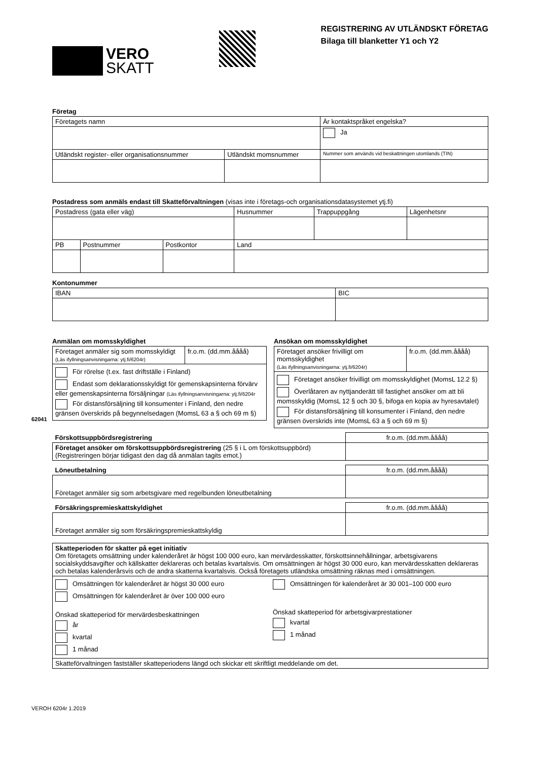62041
VEROH 6204r 1.2019
VERO
SKATT
REGISTRERING AV UTLÄNDSKT FÖRETAG
Bilaga till blanketter Y1 och Y2
Företag
| Företagets namn | | Är kontaktspråket engelska? |
| | | Ja |
| Utländskt register- eller organisationsnummer | Utländskt momsnummer | Nummer som används vid beskattningen utomlands (TIN) |
Postadress som anmäls endast till Skatteförvaltningen (visas inte i företags-och organisationsdatasystemet ytj.fi)
| Postadress (gata eller väg) | | | Husnummer | Trappuppgång | Lägenhetsnr |
| PB | Postnummer | Postkontor | Land | | |
Kontonummer
| IBAN | BIC |
Anmälan om momsskyldighet
| Företaget anmäler sig som momsskyldigt (Läs ifyllningsanvisningarna: ytj.fi/6204r) | fr.o.m. (dd.mm.åååå) |
| För rörelse (t.ex. fast driftställe i Finland) Endast som deklarationsskyldigt för gemenskapsinterna förvärv eller gemenskapsinterna försäljningar (Läs ifyllningsanvisningarna: ytj.fi/6204r För distansförsäljning till konsumenter i Finland, den nedre gränsen överskrids på begynnelsedagen (MomsL 63 a § och 69 m §) | |
Ansökan om momsskyldighet
| Företaget ansöker frivilligt om momsskyldighet (Läs ifyllningsanvisningarna: ytj.fi/6204r) | fr.o.m. (dd.mm.åååå) |
| Företaget ansöker frivilligt om momsskyldighet (MomsL 12.2 §) Överlåtaren av nyttjanderätt till fastighet ansöker om att bli momsskyldig (MomsL 12 § och 30 §, bifoga en kopia av hyresavtalet) För distansförsäljning till konsumenter i Finland, den nedre gränsen överskrids inte (MomsL 63 a § och 69 m §) | |
| Förskottsuppbördsregistrering | fr.o.m. (dd.mm.åååå) |
| Företaget ansöker om förskottsuppbördsregistrering (25 § i L om förskottsuppbörd) (Registreringen börjar tidigast den dag då anmälan tagits emot.) | |
| Löneutbetalning | fr.o.m. (dd.mm.åååå) |
| Företaget anmäler sig som arbetsgivare med regelbunden löneutbetalning | |
| Försäkringspremieskattskyldighet | fr.o.m. (dd.mm.åååå) |
| Företaget anmäler sig som försäkringspremieskattskyldig | |
| Skatteperioden för skatter på eget initiativ Om företagets omsättning under kalenderåret är högst 100 000 euro, kan mervärdesskatter, förskottsinnehållningar, arbetsgivarens socialskyddsavgifter och källskatter deklareras och betalas kvartalsvis. Om omsättningen är högst 30 000 euro, kan mervärdesskatten deklareras och betalas kalenderårsvis och de andra skatterna kvartalsvis. Också företagets utländska omsättning räknas med i omsättningen. | |
| Omsättningen för kalenderåret är högst 30 000 euro Omsättningen för kalenderåret är över 100 000 euro Önskad skatteperiod för mervärdesbeskattningen år kvartal 1 månad | Omsättningen för kalenderåret är 30 001–100 000 euro Önskad skatteperiod för arbetsgivarprestationer kvartal 1 månad |
| Skatteförvaltningen fastställer skatteperiodens längd och skickar ett skriftligt meddelande om det. | |